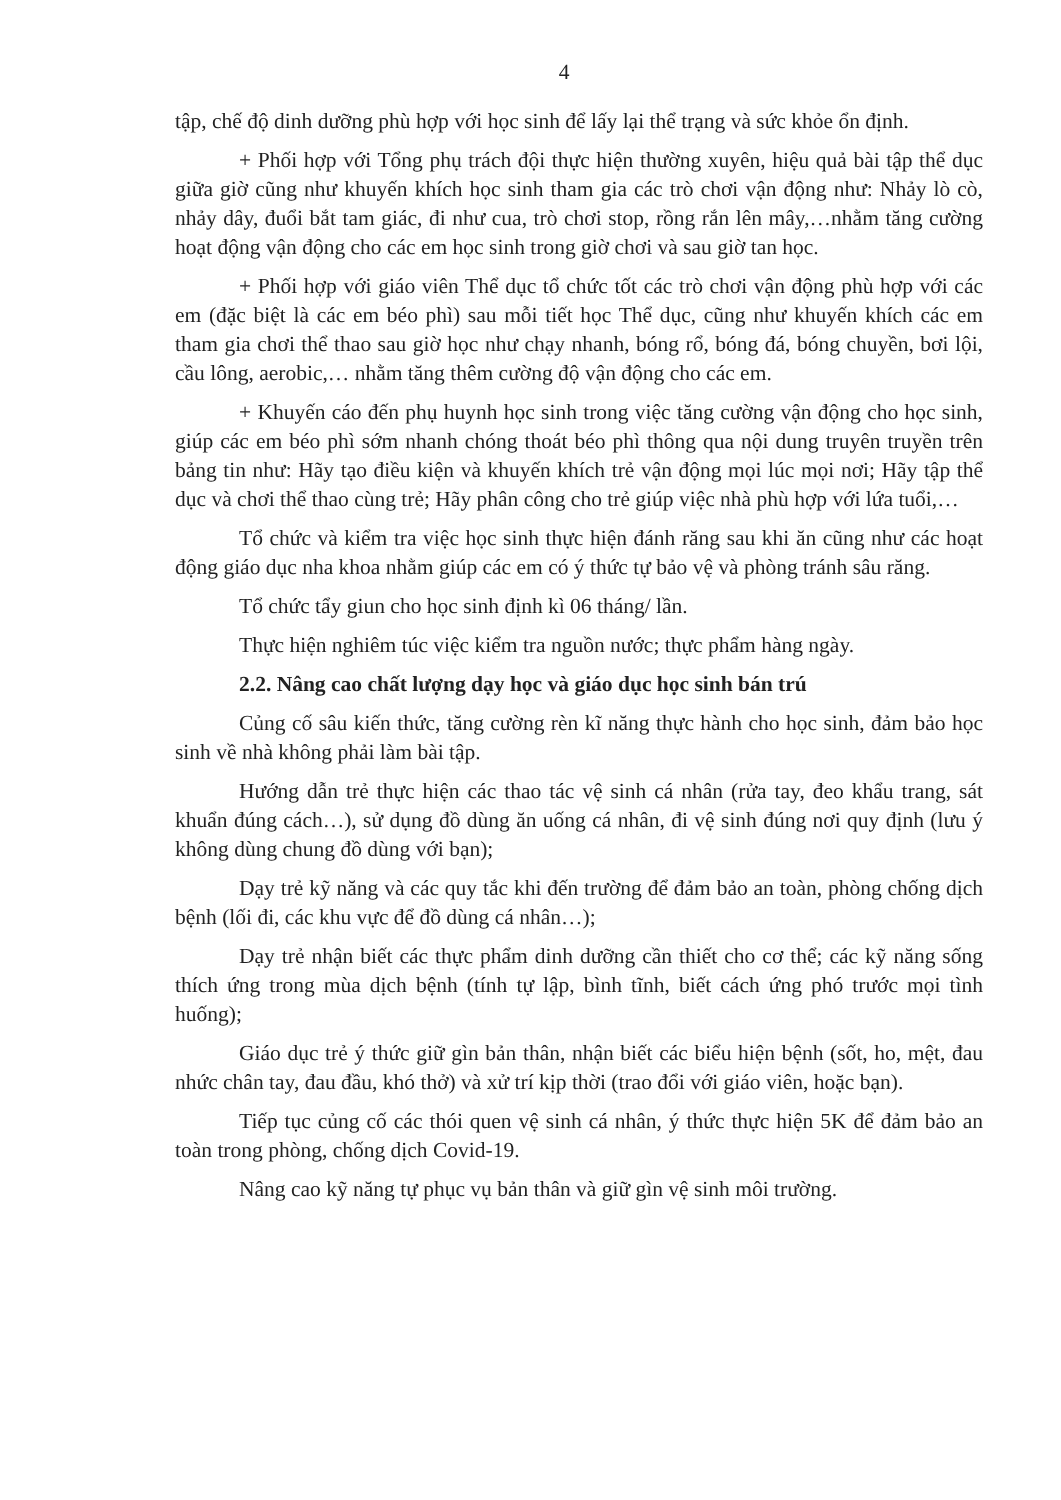4
tập, chế độ dinh dưỡng phù hợp với học sinh để lấy lại thể trạng và sức khỏe ổn định.
+ Phối hợp với Tổng phụ trách đội thực hiện thường xuyên, hiệu quả bài tập thể dục giữa giờ cũng như khuyến khích học sinh tham gia các trò chơi vận động như: Nhảy lò cò, nhảy dây, đuổi bắt tam giác, đi như cua, trò chơi stop, rồng rắn lên mây,…nhằm tăng cường hoạt động vận động cho các em học sinh trong giờ chơi và sau giờ tan học.
+ Phối hợp với giáo viên Thể dục tổ chức tốt các trò chơi vận động phù hợp với các em (đặc biệt là các em béo phì) sau mỗi tiết học Thể dục, cũng như khuyến khích các em tham gia chơi thể thao sau giờ học như chạy nhanh, bóng rổ, bóng đá, bóng chuyền, bơi lội, cầu lông, aerobic,… nhằm tăng thêm cường độ vận động cho các em.
+ Khuyến cáo đến phụ huynh học sinh trong việc tăng cường vận động cho học sinh, giúp các em béo phì sớm nhanh chóng thoát béo phì thông qua nội dung truyên truyền trên bảng tin như: Hãy tạo điều kiện và khuyến khích trẻ vận động mọi lúc mọi nơi; Hãy tập thể dục và chơi thể thao cùng trẻ; Hãy phân công cho trẻ giúp việc nhà phù hợp với lứa tuổi,…
Tổ chức và kiểm tra việc học sinh thực hiện đánh răng sau khi ăn cũng như các hoạt động giáo dục nha khoa nhằm giúp các em có ý thức tự bảo vệ và phòng tránh sâu răng.
Tổ chức tẩy giun cho học sinh định kì 06 tháng/ lần.
Thực hiện nghiêm túc việc kiểm tra nguồn nước; thực phẩm hàng ngày.
2.2. Nâng cao chất lượng dạy học và giáo dục học sinh bán trú
Củng cố sâu kiến thức, tăng cường rèn kĩ năng thực hành cho học sinh, đảm bảo học sinh về nhà không phải làm bài tập.
Hướng dẫn trẻ thực hiện các thao tác vệ sinh cá nhân (rửa tay, đeo khẩu trang, sát khuẩn đúng cách…), sử dụng đồ dùng ăn uống cá nhân, đi vệ sinh đúng nơi quy định (lưu ý không dùng chung đồ dùng với bạn);
Dạy trẻ kỹ năng và các quy tắc khi đến trường để đảm bảo an toàn, phòng chống dịch bệnh (lối đi, các khu vực để đồ dùng cá nhân…);
Dạy trẻ nhận biết các thực phẩm dinh dưỡng cần thiết cho cơ thể; các kỹ năng sống thích ứng trong mùa dịch bệnh (tính tự lập, bình tĩnh, biết cách ứng phó trước mọi tình huống);
Giáo dục trẻ ý thức giữ gìn bản thân, nhận biết các biểu hiện bệnh (sốt, ho, mệt, đau nhức chân tay, đau đầu, khó thở) và xử trí kịp thời (trao đổi với giáo viên, hoặc bạn).
Tiếp tục củng cố các thói quen vệ sinh cá nhân, ý thức thực hiện 5K để đảm bảo an toàn trong phòng, chống dịch Covid-19.
Nâng cao kỹ năng tự phục vụ bản thân và giữ gìn vệ sinh môi trường.